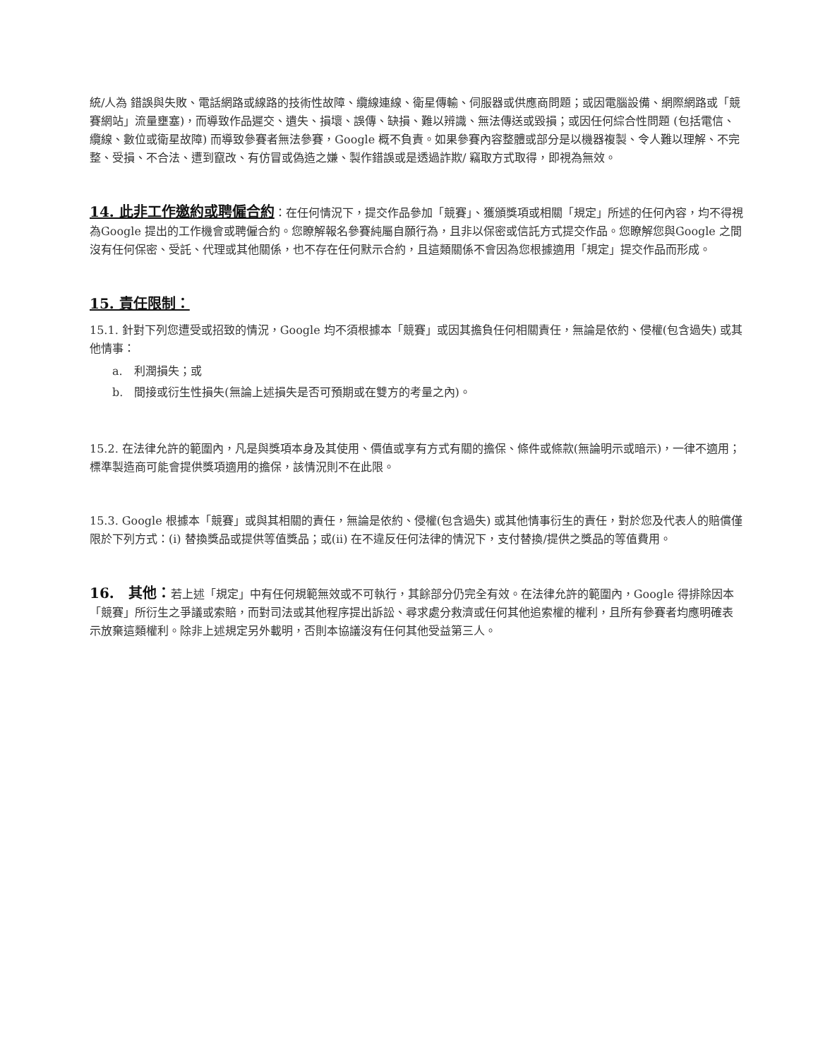統/人為 錯誤與失敗、電話網路或線路的技術性故障、纜線連線、衛星傳輸、伺服器或供應商問題；或因電腦設備、網際網路或「競賽網站」流量壅塞)，而導致作品遲交、遺失、損壞、誤傳、缺損、難以辨識、無法傳送或毀損；或因任何綜合性問題 (包括電信、纜線、數位或衛星故障) 而導致參賽者無法參賽，Google 概不負責。如果參賽內容整體或部分是以機器複製、令人難以理解、不完整、受損、不合法、遭到竄改、有仿冒或偽造之嫌、製作錯誤或是透過詐欺/ 竊取方式取得，即視為無效。
14. 此非工作邀約或聘僱合約
：在任何情況下，提交作品參加「競賽」、獲頒獎項或相關「規定」所述的任何內容，均不得視為Google 提出的工作機會或聘僱合約。您瞭解報名參賽純屬自願行為，且非以保密或信託方式提交作品。您瞭解您與Google 之間沒有任何保密、受託、代理或其他關係，也不存在任何默示合約，且這類關係不會因為您根據適用「規定」提交作品而形成。
15. 責任限制：
15.1. 針對下列您遭受或招致的情況，Google 均不須根據本「競賽」或因其擔負任何相關責任，無論是依約、侵權(包含過失) 或其他情事：
a.　利潤損失；或
b.　間接或衍生性損失(無論上述損失是否可預期或在雙方的考量之內)。
15.2. 在法律允許的範圍內，凡是與獎項本身及其使用、價值或享有方式有關的擔保、條件或條款(無論明示或暗示)，一律不適用；標準製造商可能會提供獎項適用的擔保，該情況則不在此限。
15.3. Google 根據本「競賽」或與其相關的責任，無論是依約、侵權(包含過失) 或其他情事衍生的責任，對於您及代表人的賠償僅限於下列方式：(i) 替換獎品或提供等值獎品；或(ii) 在不違反任何法律的情況下，支付替換/提供之獎品的等值費用。
16.　其他：
若上述「規定」中有任何規範無效或不可執行，其餘部分仍完全有效。在法律允許的範圍內，Google 得排除因本「競賽」所衍生之爭議或索賠，而對司法或其他程序提出訴訟、尋求處分救濟或任何其他追索權的權利，且所有參賽者均應明確表示放棄這類權利。除非上述規定另外載明，否則本協議沒有任何其他受益第三人。